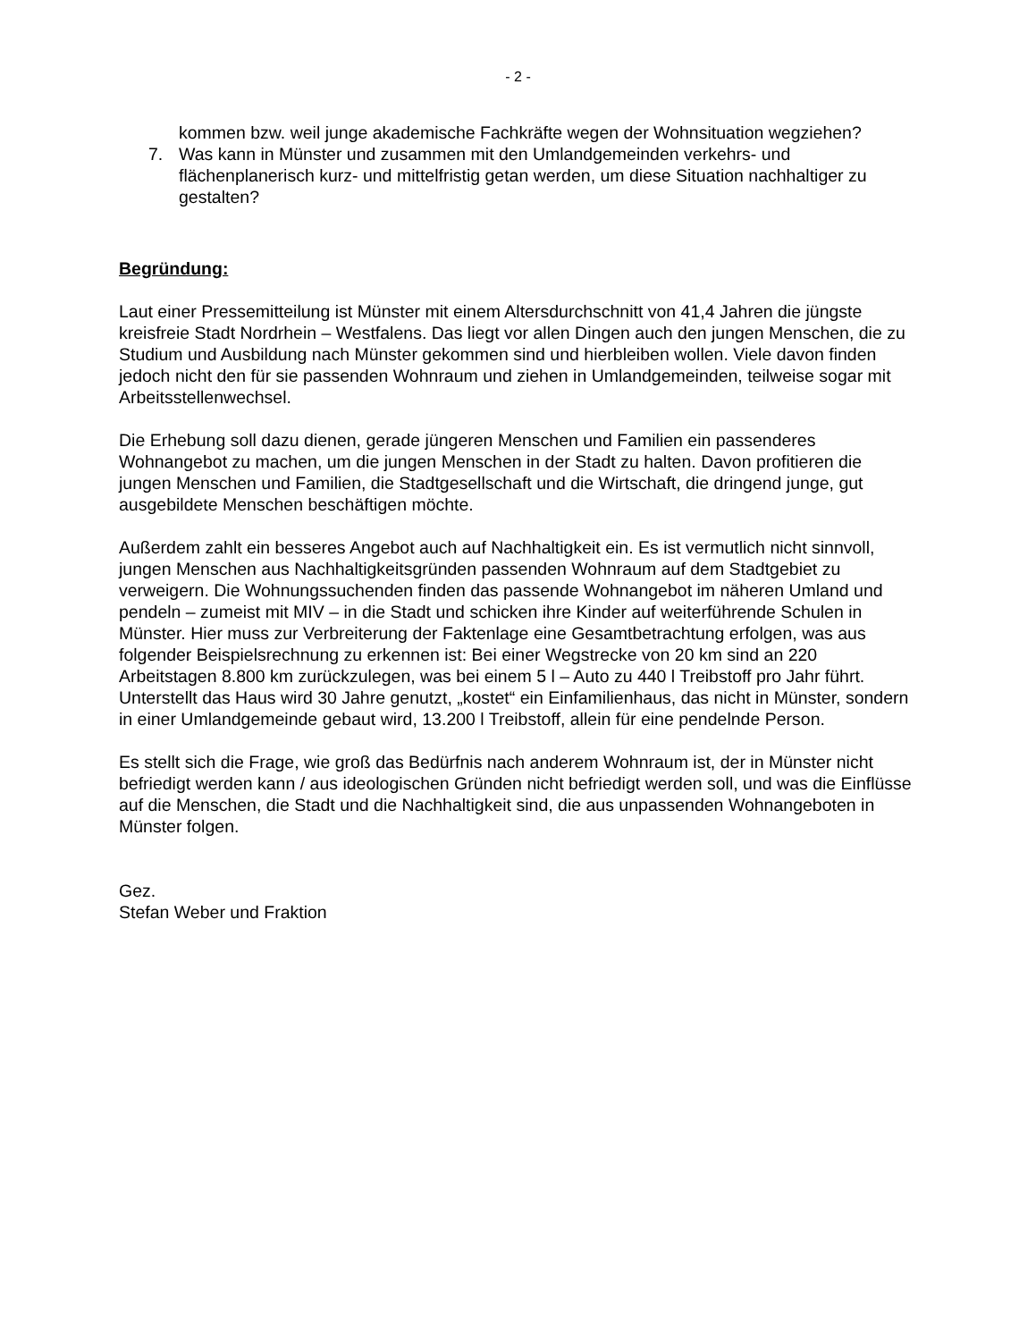- 2 -
kommen bzw. weil junge akademische Fachkräfte wegen der Wohnsituation wegziehen?
7. Was kann in Münster und zusammen mit den Umlandgemeinden verkehrs- und flächenplanerisch kurz- und mittelfristig getan werden, um diese Situation nachhaltiger zu gestalten?
Begründung:
Laut einer Pressemitteilung ist Münster mit einem Altersdurchschnitt von 41,4 Jahren die jüngste kreisfreie Stadt Nordrhein – Westfalens. Das liegt vor allen Dingen auch den jungen Menschen, die zu Studium und Ausbildung nach Münster gekommen sind und hierbleiben wollen. Viele davon finden jedoch nicht den für sie passenden Wohnraum und ziehen in Umlandgemeinden, teilweise sogar mit Arbeitsstellenwechsel.
Die Erhebung soll dazu dienen, gerade jüngeren Menschen und Familien ein passenderes Wohnangebot zu machen, um die jungen Menschen in der Stadt zu halten. Davon profitieren die jungen Menschen und Familien, die Stadtgesellschaft und die Wirtschaft, die dringend junge, gut ausgebildete Menschen beschäftigen möchte.
Außerdem zahlt ein besseres Angebot auch auf Nachhaltigkeit ein. Es ist vermutlich nicht sinnvoll, jungen Menschen aus Nachhaltigkeitsgründen passenden Wohnraum auf dem Stadtgebiet zu verweigern. Die Wohnungssuchenden finden das passende Wohnangebot im näheren Umland und pendeln – zumeist mit MIV – in die Stadt und schicken ihre Kinder auf weiterführende Schulen in Münster. Hier muss zur Verbreiterung der Faktenlage eine Gesamtbetrachtung erfolgen, was aus folgender Beispielsrechnung zu erkennen ist: Bei einer Wegstrecke von 20 km sind an 220 Arbeitstagen 8.800 km zurückzulegen, was bei einem 5 l – Auto zu 440 l Treibstoff pro Jahr führt. Unterstellt das Haus wird 30 Jahre genutzt, „kostet“ ein Einfamilienhaus, das nicht in Münster, sondern in einer Umlandgemeinde gebaut wird, 13.200 l Treibstoff, allein für eine pendelnde Person.
Es stellt sich die Frage, wie groß das Bedürfnis nach anderem Wohnraum ist, der in Münster nicht befriedigt werden kann / aus ideologischen Gründen nicht befriedigt werden soll, und was die Einflüsse auf die Menschen, die Stadt und die Nachhaltigkeit sind, die aus unpassenden Wohnangeboten in Münster folgen.
Gez.
Stefan Weber und Fraktion